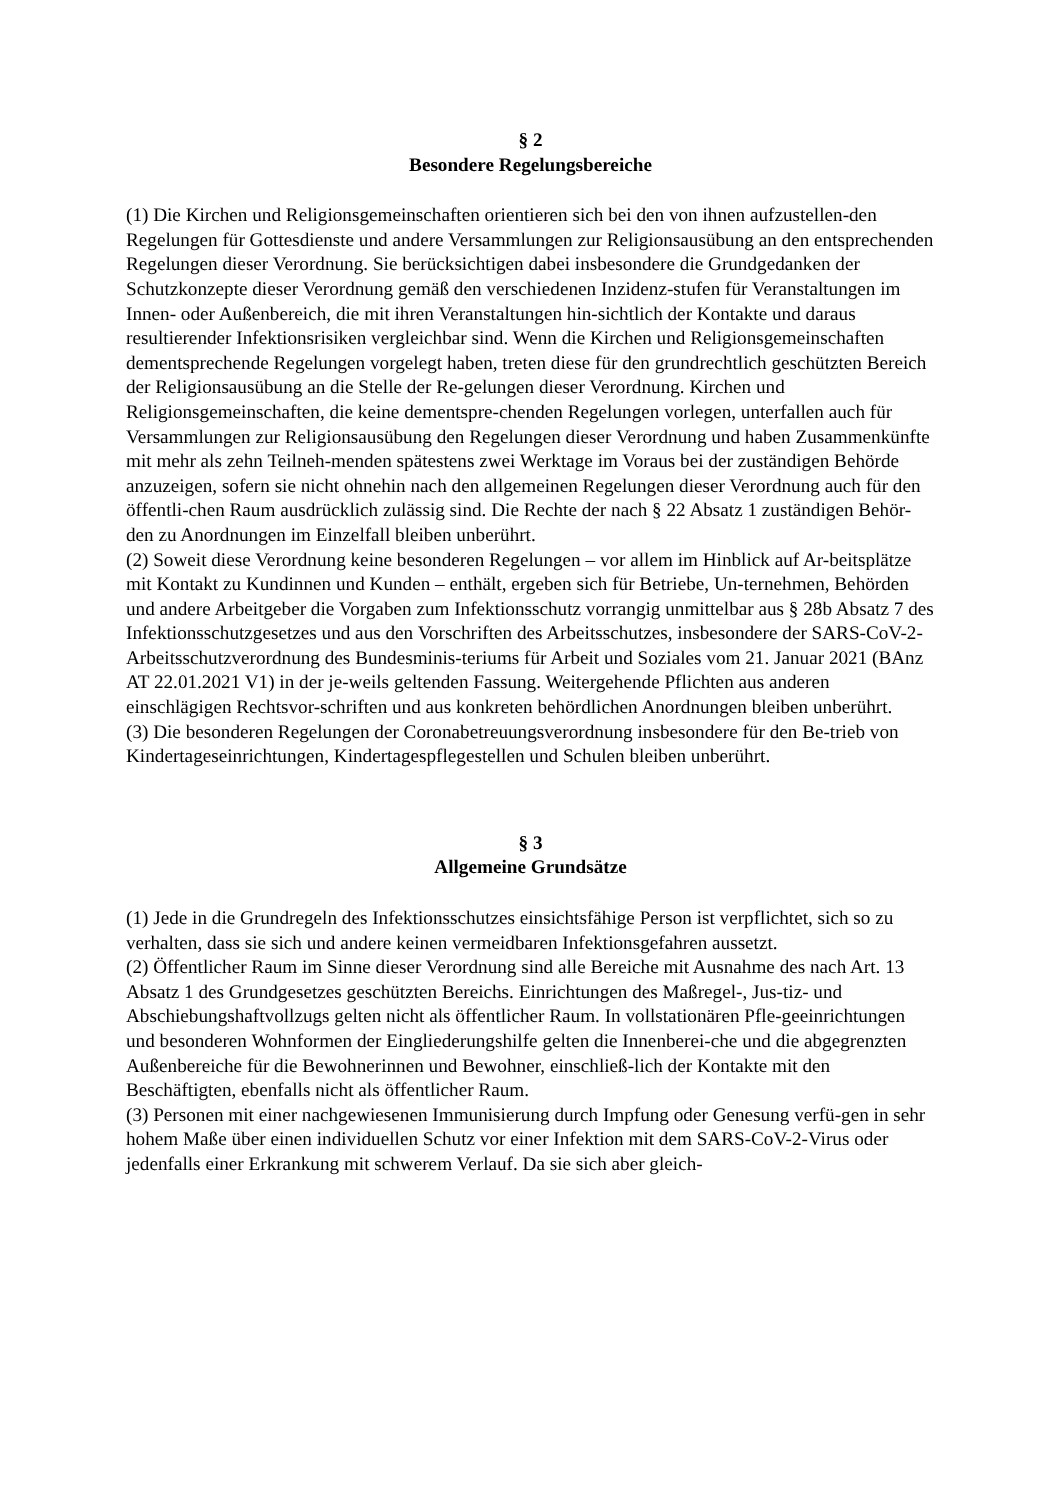§ 2
Besondere Regelungsbereiche
(1) Die Kirchen und Religionsgemeinschaften orientieren sich bei den von ihnen aufzustellen-den Regelungen für Gottesdienste und andere Versammlungen zur Religionsausübung an den entsprechenden Regelungen dieser Verordnung. Sie berücksichtigen dabei insbesondere die Grundgedanken der Schutzkonzepte dieser Verordnung gemäß den verschiedenen Inzidenz-stufen für Veranstaltungen im Innen- oder Außenbereich, die mit ihren Veranstaltungen hin-sichtlich der Kontakte und daraus resultierender Infektionsrisiken vergleichbar sind. Wenn die Kirchen und Religionsgemeinschaften dementsprechende Regelungen vorgelegt haben, treten diese für den grundrechtlich geschützten Bereich der Religionsausübung an die Stelle der Re-gelungen dieser Verordnung. Kirchen und Religionsgemeinschaften, die keine dementspre-chenden Regelungen vorlegen, unterfallen auch für Versammlungen zur Religionsausübung den Regelungen dieser Verordnung und haben Zusammenkünfte mit mehr als zehn Teilneh-menden spätestens zwei Werktage im Voraus bei der zuständigen Behörde anzuzeigen, sofern sie nicht ohnehin nach den allgemeinen Regelungen dieser Verordnung auch für den öffentli-chen Raum ausdrücklich zulässig sind. Die Rechte der nach § 22 Absatz 1 zuständigen Behör-den zu Anordnungen im Einzelfall bleiben unberührt.
(2) Soweit diese Verordnung keine besonderen Regelungen – vor allem im Hinblick auf Ar-beitsplätze mit Kontakt zu Kundinnen und Kunden – enthält, ergeben sich für Betriebe, Un-ternehmen, Behörden und andere Arbeitgeber die Vorgaben zum Infektionsschutz vorrangig unmittelbar aus § 28b Absatz 7 des Infektionsschutzgesetzes und aus den Vorschriften des Arbeitsschutzes, insbesondere der SARS-CoV-2-Arbeitsschutzverordnung des Bundesminis-teriums für Arbeit und Soziales vom 21. Januar 2021 (BAnz AT 22.01.2021 V1) in der je-weils geltenden Fassung. Weitergehende Pflichten aus anderen einschlägigen Rechtsvor-schriften und aus konkreten behördlichen Anordnungen bleiben unberührt.
(3) Die besonderen Regelungen der Coronabetreuungsverordnung insbesondere für den Be-trieb von Kindertageseinrichtungen, Kindertagespflegestellen und Schulen bleiben unberührt.
§ 3
Allgemeine Grundsätze
(1) Jede in die Grundregeln des Infektionsschutzes einsichtsfähige Person ist verpflichtet, sich so zu verhalten, dass sie sich und andere keinen vermeidbaren Infektionsgefahren aussetzt.
(2) Öffentlicher Raum im Sinne dieser Verordnung sind alle Bereiche mit Ausnahme des nach Art. 13 Absatz 1 des Grundgesetzes geschützten Bereichs. Einrichtungen des Maßregel-, Jus-tiz- und Abschiebungshaftvollzugs gelten nicht als öffentlicher Raum. In vollstationären Pfle-geeinrichtungen und besonderen Wohnformen der Eingliederungshilfe gelten die Innenberei-che und die abgegrenzten Außenbereiche für die Bewohnerinnen und Bewohner, einschließ-lich der Kontakte mit den Beschäftigten, ebenfalls nicht als öffentlicher Raum.
(3) Personen mit einer nachgewiesenen Immunisierung durch Impfung oder Genesung verfü-gen in sehr hohem Maße über einen individuellen Schutz vor einer Infektion mit dem SARS-CoV-2-Virus oder jedenfalls einer Erkrankung mit schwerem Verlauf. Da sie sich aber gleich-